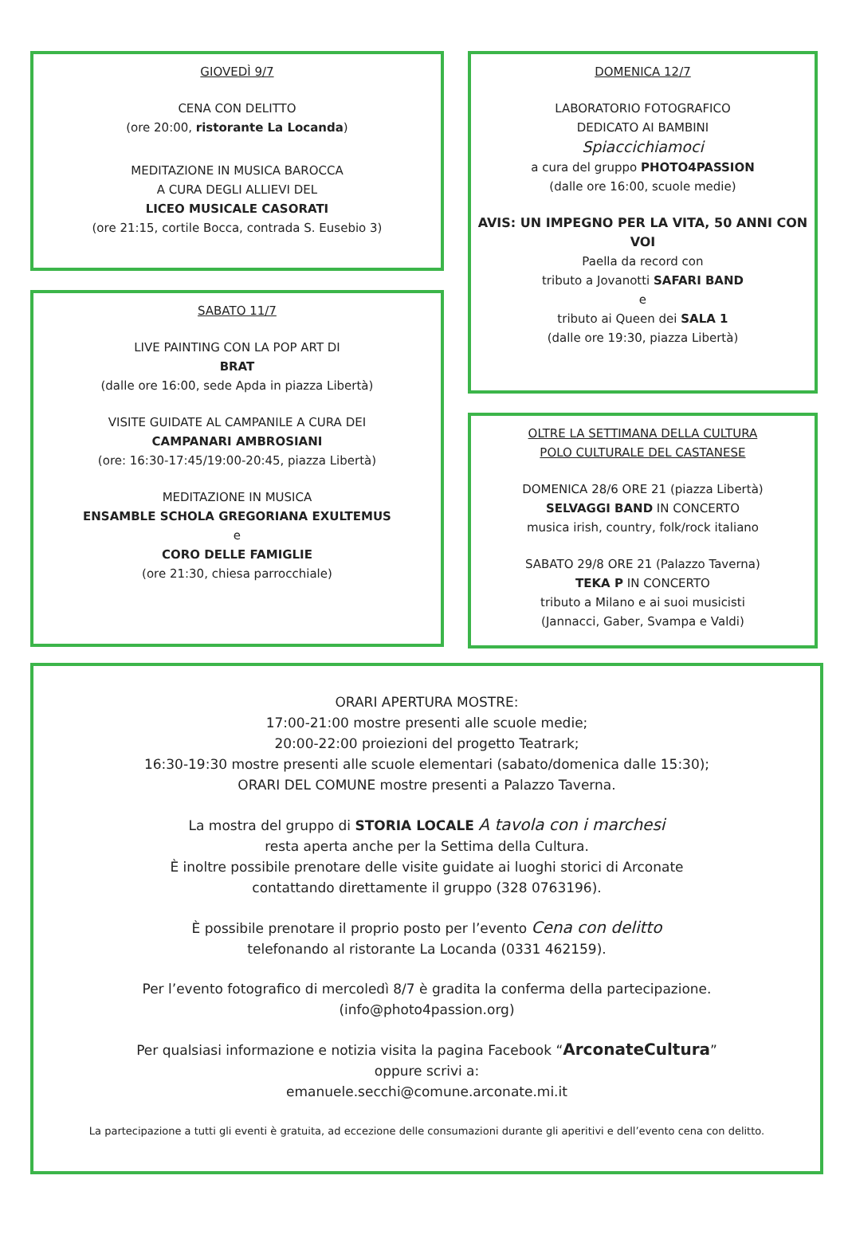GIOVEDÌ 9/7
CENA CON DELITTO
(ore 20:00, ristorante La Locanda)
MEDITAZIONE IN MUSICA BAROCCA
A CURA DEGLI ALLIEVI DEL
LICEO MUSICALE CASORATI
(ore 21:15, cortile Bocca, contrada S. Eusebio 3)
SABATO 11/7
LIVE PAINTING CON LA POP ART DI
BRAT
(dalle ore 16:00, sede Apda in piazza Libertà)
VISITE GUIDATE AL CAMPANILE A CURA DEI
CAMPANARI AMBROSIANI
(ore: 16:30-17:45/19:00-20:45, piazza Libertà)
MEDITAZIONE IN MUSICA
ENSAMBLE SCHOLA GREGORIANA EXULTEMUS
e
CORO DELLE FAMIGLIE
(ore 21:30, chiesa parrocchiale)
DOMENICA 12/7
LABORATORIO FOTOGRAFICO
DEDICATO AI BAMBINI
Spiaccichiamoci
a cura del gruppo PHOTO4PASSION
(dalle ore 16:00, scuole medie)
AVIS: UN IMPEGNO PER LA VITA, 50 ANNI CON VOI
Paella da record con
tributo a Jovanotti SAFARI BAND
e
tributo ai Queen dei SALA 1
(dalle ore 19:30, piazza Libertà)
OLTRE LA SETTIMANA DELLA CULTURA
POLO CULTURALE DEL CASTANESE
DOMENICA 28/6 ORE 21 (piazza Libertà)
SELVAGGI BAND IN CONCERTO
musica irish, country, folk/rock italiano
SABATO 29/8 ORE 21 (Palazzo Taverna)
TEKA P IN CONCERTO
tributo a Milano e ai suoi musicisti
(Jannacci, Gaber, Svampa e Valdi)
ORARI APERTURA MOSTRE:
17:00-21:00 mostre presenti alle scuole medie;
20:00-22:00 proiezioni del progetto Teatrark;
16:30-19:30 mostre presenti alle scuole elementari (sabato/domenica dalle 15:30);
ORARI DEL COMUNE mostre presenti a Palazzo Taverna.
La mostra del gruppo di STORIA LOCALE A tavola con i marchesi
resta aperta anche per la Settima della Cultura.
È inoltre possibile prenotare delle visite guidate ai luoghi storici di Arconate
contattando direttamente il gruppo (328 0763196).
È possibile prenotare il proprio posto per l’evento Cena con delitto
telefonando al ristorante La Locanda (0331 462159).
Per l’evento fotografico di mercoledì 8/7 è gradita la conferma della partecipazione.
(info@photo4passion.org)
Per qualsiasi informazione e notizia visita la pagina Facebook “ArconateCultura”
oppure scrivi a:
emanuele.secchi@comune.arconate.mi.it
La partecipazione a tutti gli eventi è gratuita, ad eccezione delle consumazioni durante gli aperitivi e dell’evento cena con delitto.